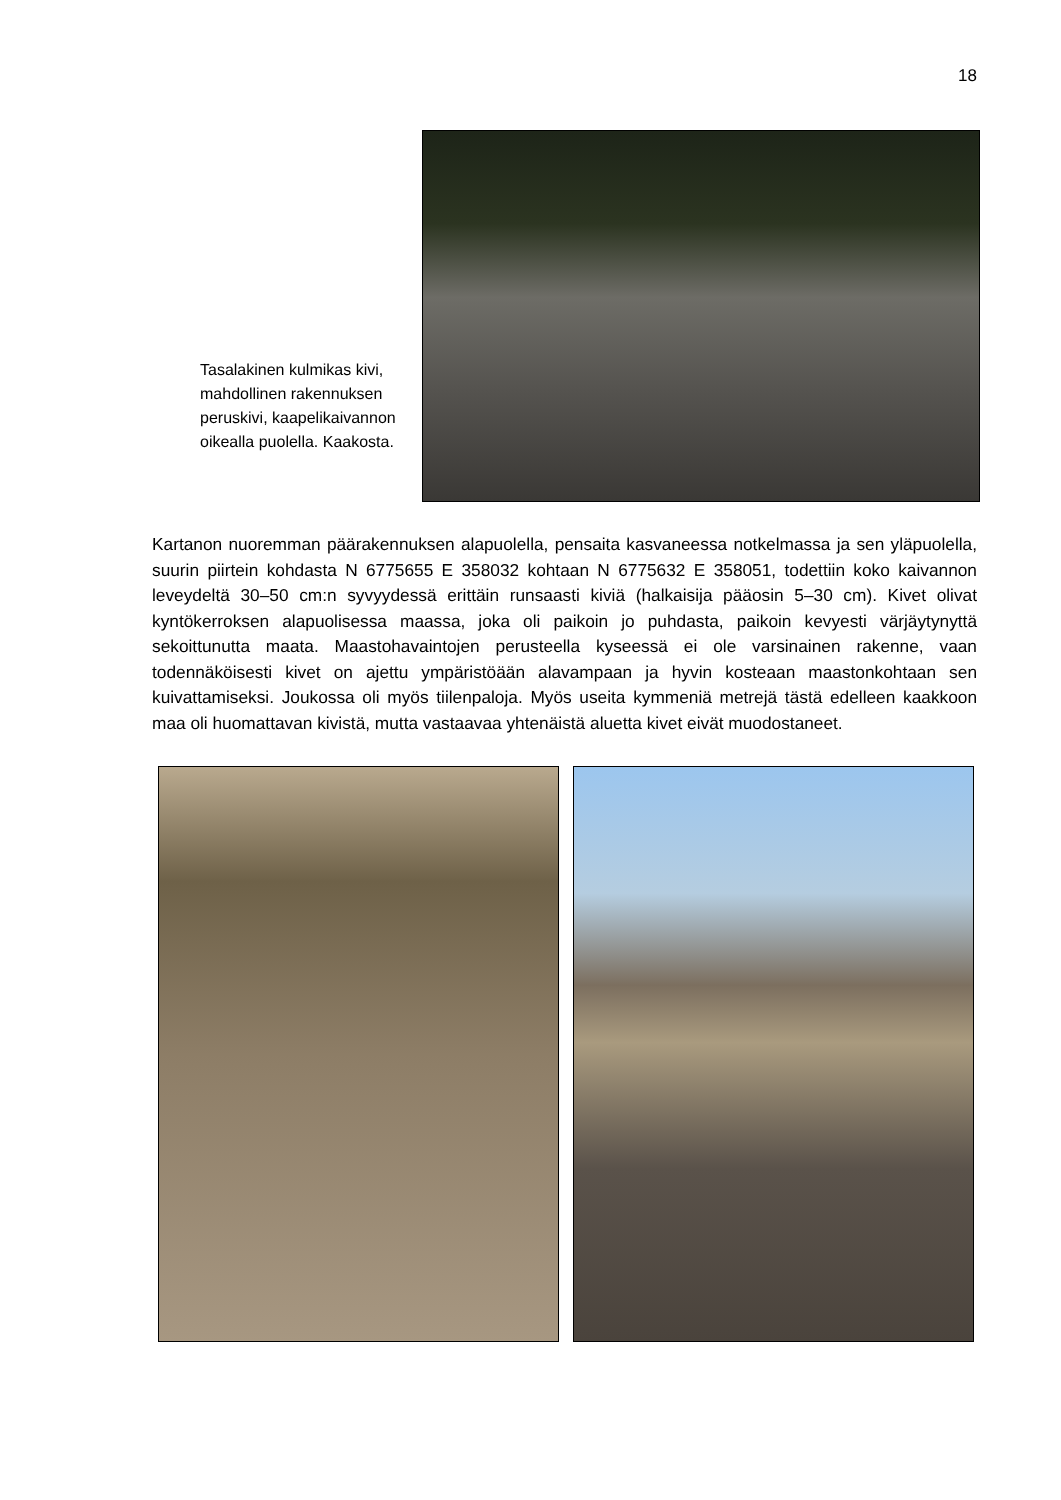18
Tasalakinen kulmikas kivi, mahdollinen rakennuksen peruskivi, kaapelikaivannon oikealla puolella. Kaakosta.
Kartanon nuoremman päärakennuksen alapuolella, pensaita kasvaneessa notkelmassa ja sen yläpuolella, suurin piirtein kohdasta N 6775655 E 358032 kohtaan N 6775632 E 358051, todettiin koko kaivannon leveydeltä 30–50 cm:n syvyydessä erittäin runsaasti kiviä (halkaisija pääosin 5–30 cm). Kivet olivat kyntökerroksen alapuolisessa maassa, joka oli paikoin jo puhdasta, paikoin kevyesti värjäytynyttä sekoittunutta maata. Maastohavaintojen perusteella kyseessä ei ole varsinainen rakenne, vaan todennäköisesti kivet on ajettu ympäristöään alavampaan ja hyvin kosteaan maastonkohtaan sen kuivattamiseksi. Joukossa oli myös tiilenpaloja. Myös useita kymmeniä metrejä tästä edelleen kaakkoon maa oli huomattavan kivistä, mutta vastaavaa yhtenäistä aluetta kivet eivät muodostaneet.